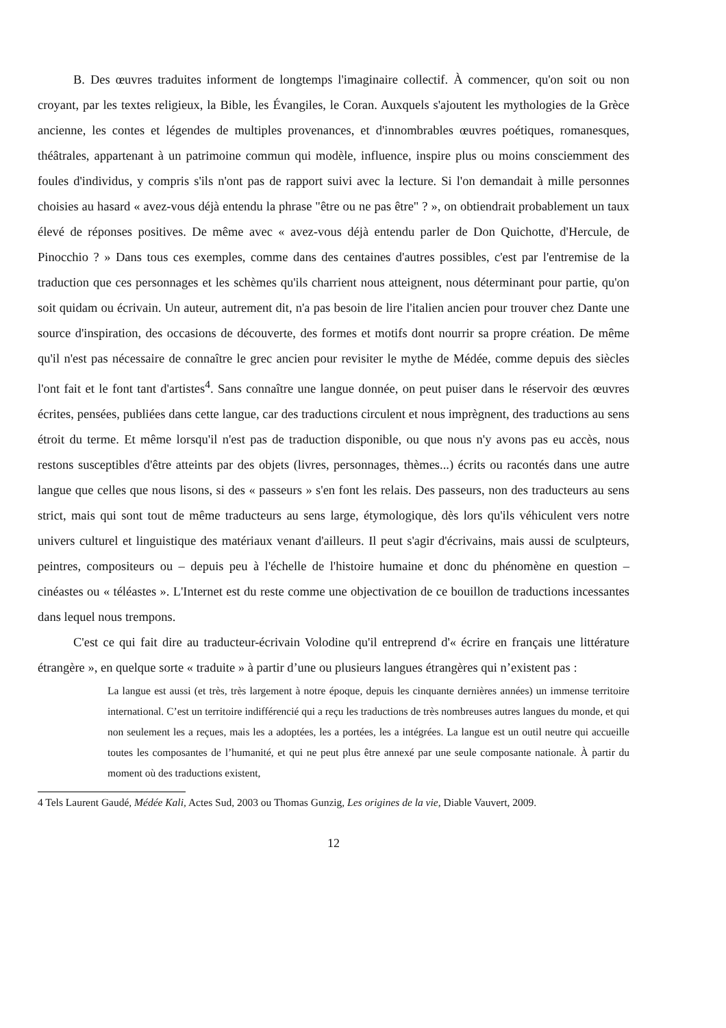B. Des œuvres traduites informent de longtemps l'imaginaire collectif. À commencer, qu'on soit ou non croyant, par les textes religieux, la Bible, les Évangiles, le Coran. Auxquels s'ajoutent les mythologies de la Grèce ancienne, les contes et légendes de multiples provenances, et d'innombrables œuvres poétiques, romanesques, théâtrales, appartenant à un patrimoine commun qui modèle, influence, inspire plus ou moins consciemment des foules d'individus, y compris s'ils n'ont pas de rapport suivi avec la lecture. Si l'on demandait à mille personnes choisies au hasard « avez-vous déjà entendu la phrase "être ou ne pas être" ? », on obtiendrait probablement un taux élevé de réponses positives. De même avec « avez-vous déjà entendu parler de Don Quichotte, d'Hercule, de Pinocchio ? » Dans tous ces exemples, comme dans des centaines d'autres possibles, c'est par l'entremise de la traduction que ces personnages et les schèmes qu'ils charrient nous atteignent, nous déterminant pour partie, qu'on soit quidam ou écrivain. Un auteur, autrement dit, n'a pas besoin de lire l'italien ancien pour trouver chez Dante une source d'inspiration, des occasions de découverte, des formes et motifs dont nourrir sa propre création. De même qu'il n'est pas nécessaire de connaître le grec ancien pour revisiter le mythe de Médée, comme depuis des siècles l'ont fait et le font tant d'artistes<sup>4</sup>. Sans connaître une langue donnée, on peut puiser dans le réservoir des œuvres écrites, pensées, publiées dans cette langue, car des traductions circulent et nous imprègnent, des traductions au sens étroit du terme. Et même lorsqu'il n'est pas de traduction disponible, ou que nous n'y avons pas eu accès, nous restons susceptibles d'être atteints par des objets (livres, personnages, thèmes...) écrits ou racontés dans une autre langue que celles que nous lisons, si des « passeurs » s'en font les relais. Des passeurs, non des traducteurs au sens strict, mais qui sont tout de même traducteurs au sens large, étymologique, dès lors qu'ils véhiculent vers notre univers culturel et linguistique des matériaux venant d'ailleurs. Il peut s'agir d'écrivains, mais aussi de sculpteurs, peintres, compositeurs ou – depuis peu à l'échelle de l'histoire humaine et donc du phénomène en question – cinéastes ou « téléastes ». L'Internet est du reste comme une objectivation de ce bouillon de traductions incessantes dans lequel nous trempons.
C'est ce qui fait dire au traducteur-écrivain Volodine qu'il entreprend d'« écrire en français une littérature étrangère », en quelque sorte « traduite » à partir d’une ou plusieurs langues étrangères qui n’existent pas :
La langue est aussi (et très, très largement à notre époque, depuis les cinquante dernières années) un immense territoire international. C’est un territoire indifférencié qui a reçu les traductions de très nombreuses autres langues du monde, et qui non seulement les a reçues, mais les a adoptées, les a portées, les a intégrées. La langue est un outil neutre qui accueille toutes les composantes de l’humanité, et qui ne peut plus être annexé par une seule composante nationale. À partir du moment où des traductions existent,
4 Tels Laurent Gaudé, Médée Kali, Actes Sud, 2003 ou Thomas Gunzig, Les origines de la vie, Diable Vauvert, 2009.
12